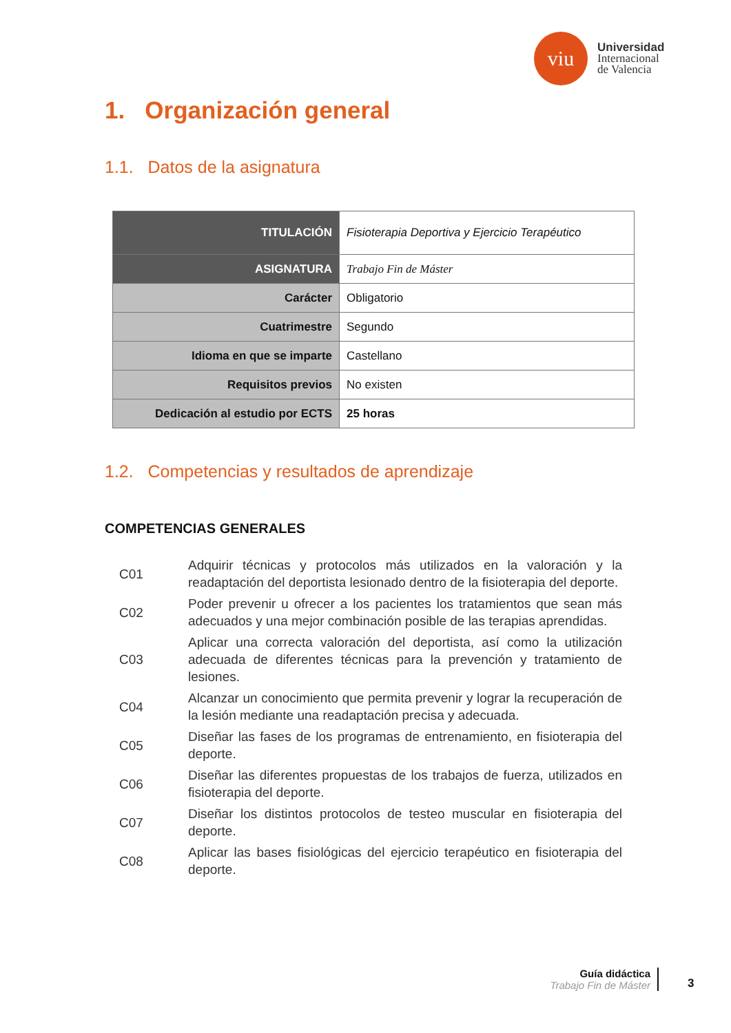viu
Universidad
Internacional
de Valencia
1. Organización general
1.1. Datos de la asignatura
| TITULACIÓN | Fisioterapia Deportiva y Ejercicio Terapéutico |
| ASIGNATURA | Trabajo Fin de Máster |
| Carácter | Obligatorio |
| Cuatrimestre | Segundo |
| Idioma en que se imparte | Castellano |
| Requisitos previos | No existen |
| Dedicación al estudio por ECTS | 25 horas |
1.2. Competencias y resultados de aprendizaje
COMPETENCIAS GENERALES
| C01 | Adquirir técnicas y protocolos más utilizados en la valoración y la readaptación del deportista lesionado dentro de la fisioterapia del deporte. |
| C02 | Poder prevenir u ofrecer a los pacientes los tratamientos que sean más adecuados y una mejor combinación posible de las terapias aprendidas. |
| C03 | Aplicar una correcta valoración del deportista, así como la utilización adecuada de diferentes técnicas para la prevención y tratamiento de lesiones. |
| C04 | Alcanzar un conocimiento que permita prevenir y lograr la recuperación de la lesión mediante una readaptación precisa y adecuada. |
| C05 | Diseñar las fases de los programas de entrenamiento, en fisioterapia del deporte. |
| C06 | Diseñar las diferentes propuestas de los trabajos de fuerza, utilizados en fisioterapia del deporte. |
| C07 | Diseñar los distintos protocolos de testeo muscular en fisioterapia del deporte. |
| C08 | Aplicar las bases fisiológicas del ejercicio terapéutico en fisioterapia del deporte. |
Guía didáctica
Trabajo Fin de Máster
3